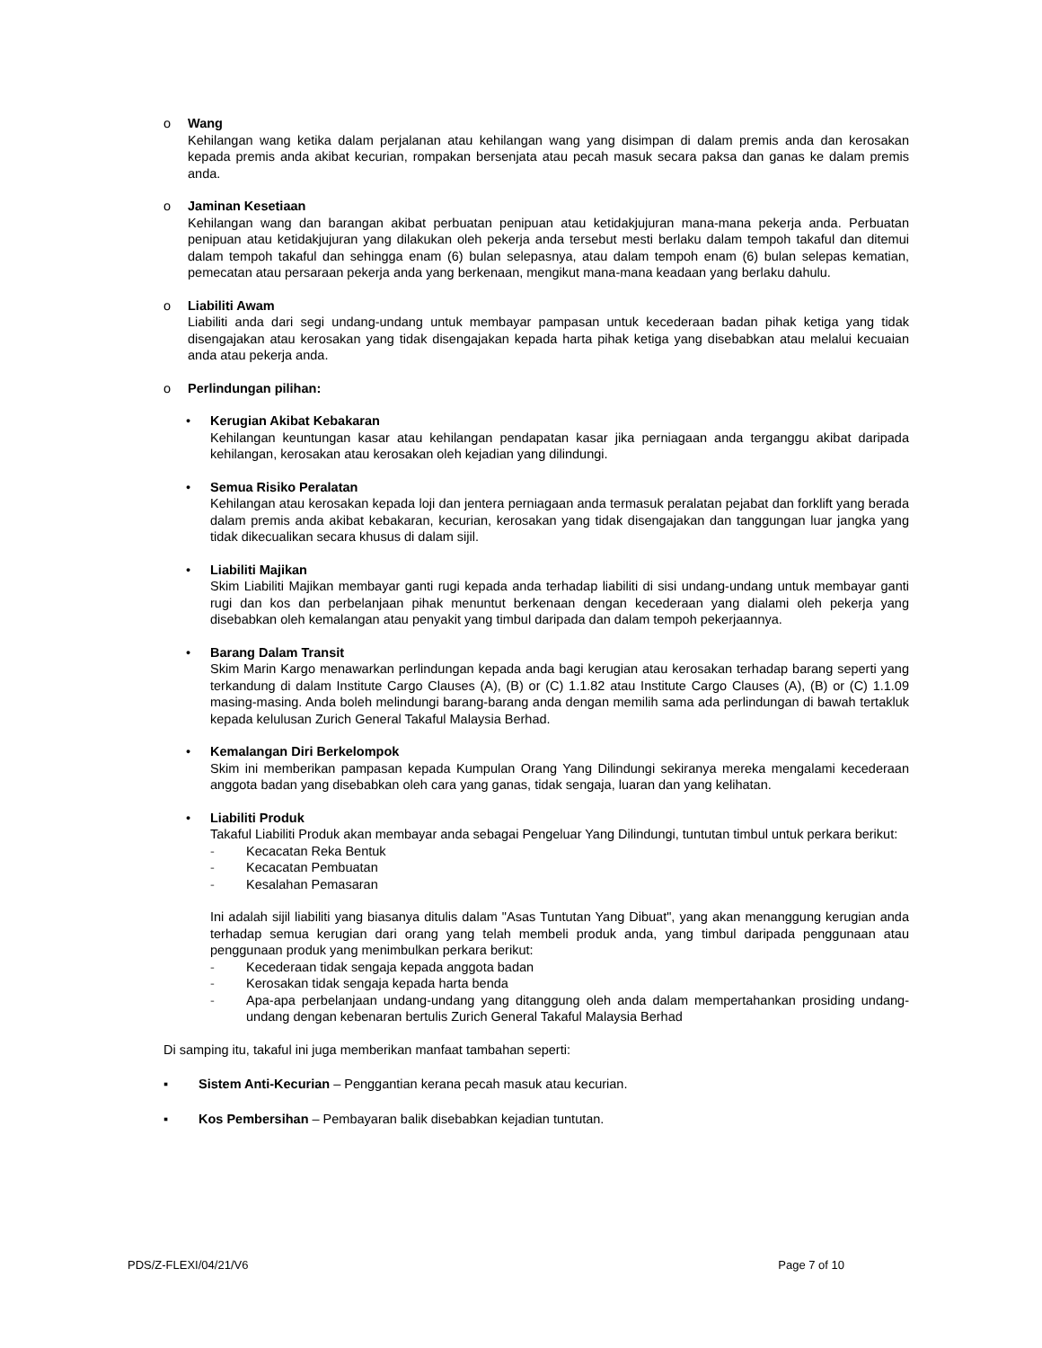o Wang
Kehilangan wang ketika dalam perjalanan atau kehilangan wang yang disimpan di dalam premis anda dan kerosakan kepada premis anda akibat kecurian, rompakan bersenjata atau pecah masuk secara paksa dan ganas ke dalam premis anda.
o Jaminan Kesetiaan
Kehilangan wang dan barangan akibat perbuatan penipuan atau ketidakjujuran mana-mana pekerja anda. Perbuatan penipuan atau ketidakjujuran yang dilakukan oleh pekerja anda tersebut mesti berlaku dalam tempoh takaful dan ditemui dalam tempoh takaful dan sehingga enam (6) bulan selepasnya, atau dalam tempoh enam (6) bulan selepas kematian, pemecatan atau persaraan pekerja anda yang berkenaan, mengikut mana-mana keadaan yang berlaku dahulu.
o Liabiliti Awam
Liabiliti anda dari segi undang-undang untuk membayar pampasan untuk kecederaan badan pihak ketiga yang tidak disengajakan atau kerosakan yang tidak disengajakan kepada harta pihak ketiga yang disebabkan atau melalui kecuaian anda atau pekerja anda.
o Perlindungan pilihan:
• Kerugian Akibat Kebakaran
Kehilangan keuntungan kasar atau kehilangan pendapatan kasar jika perniagaan anda terganggu akibat daripada kehilangan, kerosakan atau kerosakan oleh kejadian yang dilindungi.
• Semua Risiko Peralatan
Kehilangan atau kerosakan kepada loji dan jentera perniagaan anda termasuk peralatan pejabat dan forklift yang berada dalam premis anda akibat kebakaran, kecurian, kerosakan yang tidak disengajakan dan tanggungan luar jangka yang tidak dikecualikan secara khusus di dalam sijil.
• Liabiliti Majikan
Skim Liabiliti Majikan membayar ganti rugi kepada anda terhadap liabiliti di sisi undang-undang untuk membayar ganti rugi dan kos dan perbelanjaan pihak menuntut berkenaan dengan kecederaan yang dialami oleh pekerja yang disebabkan oleh kemalangan atau penyakit yang timbul daripada dan dalam tempoh pekerjaannya.
• Barang Dalam Transit
Skim Marin Kargo menawarkan perlindungan kepada anda bagi kerugian atau kerosakan terhadap barang seperti yang terkandung di dalam Institute Cargo Clauses (A), (B) or (C) 1.1.82 atau Institute Cargo Clauses (A), (B) or (C) 1.1.09 masing-masing. Anda boleh melindungi barang-barang anda dengan memilih sama ada perlindungan di bawah tertakluk kepada kelulusan Zurich General Takaful Malaysia Berhad.
• Kemalangan Diri Berkelompok
Skim ini memberikan pampasan kepada Kumpulan Orang Yang Dilindungi sekiranya mereka mengalami kecederaan anggota badan yang disebabkan oleh cara yang ganas, tidak sengaja, luaran dan yang kelihatan.
• Liabiliti Produk
Takaful Liabiliti Produk akan membayar anda sebagai Pengeluar Yang Dilindungi, tuntutan timbul untuk perkara berikut:
- Kecacatan Reka Bentuk
- Kecacatan Pembuatan
- Kesalahan Pemasaran
Ini adalah sijil liabiliti yang biasanya ditulis dalam "Asas Tuntutan Yang Dibuat", yang akan menanggung kerugian anda terhadap semua kerugian dari orang yang telah membeli produk anda, yang timbul daripada penggunaan atau penggunaan produk yang menimbulkan perkara berikut:
- Kecederaan tidak sengaja kepada anggota badan
- Kerosakan tidak sengaja kepada harta benda
- Apa-apa perbelanjaan undang-undang yang ditanggung oleh anda dalam mempertahankan prosiding undang-undang dengan kebenaran bertulis Zurich General Takaful Malaysia Berhad
Di samping itu, takaful ini juga memberikan manfaat tambahan seperti:
▪ Sistem Anti-Kecurian – Penggantian kerana pecah masuk atau kecurian.
▪ Kos Pembersihan – Pembayaran balik disebabkan kejadian tuntutan.
PDS/Z-FLEXI/04/21/V6 Page 7 of 10